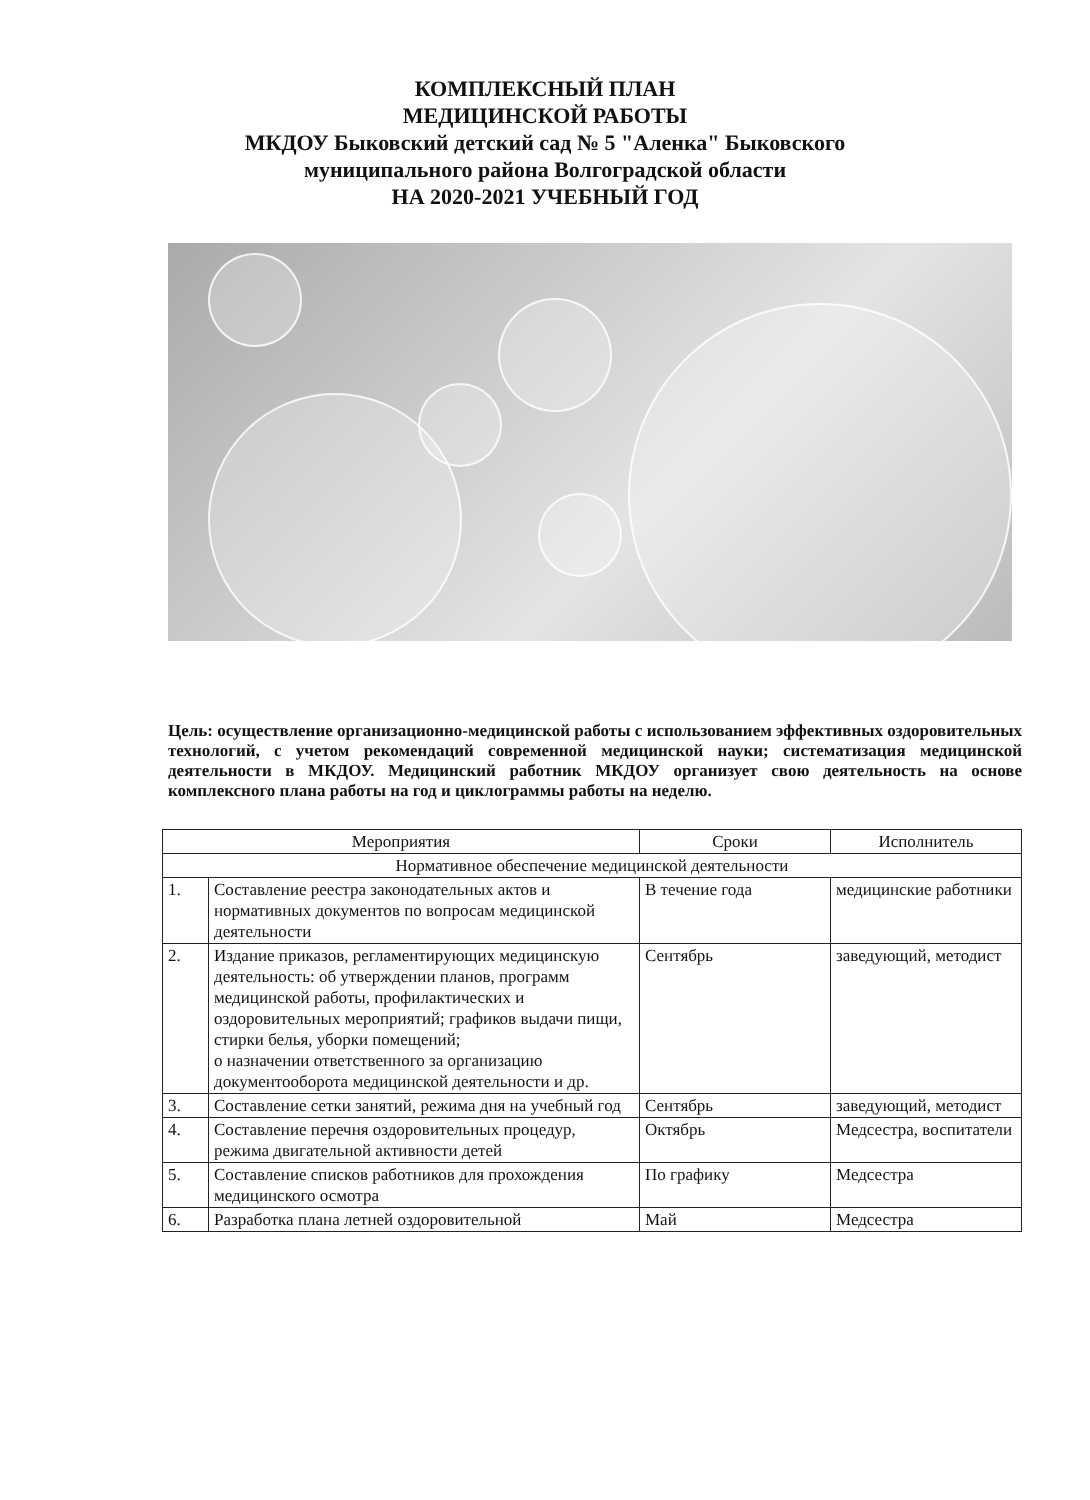КОМПЛЕКСНЫЙ ПЛАН
МЕДИЦИНСКОЙ РАБОТЫ
МКДОУ Быковский детский сад № 5 "Аленка" Быковского
муниципального района Волгоградской области
НА 2020-2021 УЧЕБНЫЙ ГОД
Цель: осуществление организационно-медицинской работы с использованием эффективных оздоровительных технологий, с учетом рекомендаций современной медицинской науки; систематизация медицинской деятельности в МКДОУ. Медицинский работник МКДОУ организует свою деятельность на основе комплексного плана работы на год и циклограммы работы на неделю.
| Мероприятия | | Сроки | Исполнитель |
| --- | --- | --- | --- |
| Нормативное обеспечение медицинской деятельности | | | |
| 1. | Составление реестра законодательных актов и нормативных документов по вопросам медицинской деятельности | В течение года | медицинские работники |
| 2. | Издание приказов, регламентирующих медицинскую деятельность: об утверждении планов, программ медицинской работы, профилактических и оздоровительных мероприятий; графиков выдачи пищи, стирки белья, уборки помещений; о назначении ответственного за организацию документооборота медицинской деятельности и др. | Сентябрь | заведующий, методист |
| 3. | Составление сетки занятий, режима дня на учебный год | Сентябрь | заведующий, методист |
| 4. | Составление перечня оздоровительных процедур, режима двигательной активности детей | Октябрь | Медсестра, воспитатели |
| 5. | Составление списков работников для прохождения медицинского осмотра | По графику | Медсестра |
| 6. | Разработка плана летней оздоровительной | Май | Медсестра |